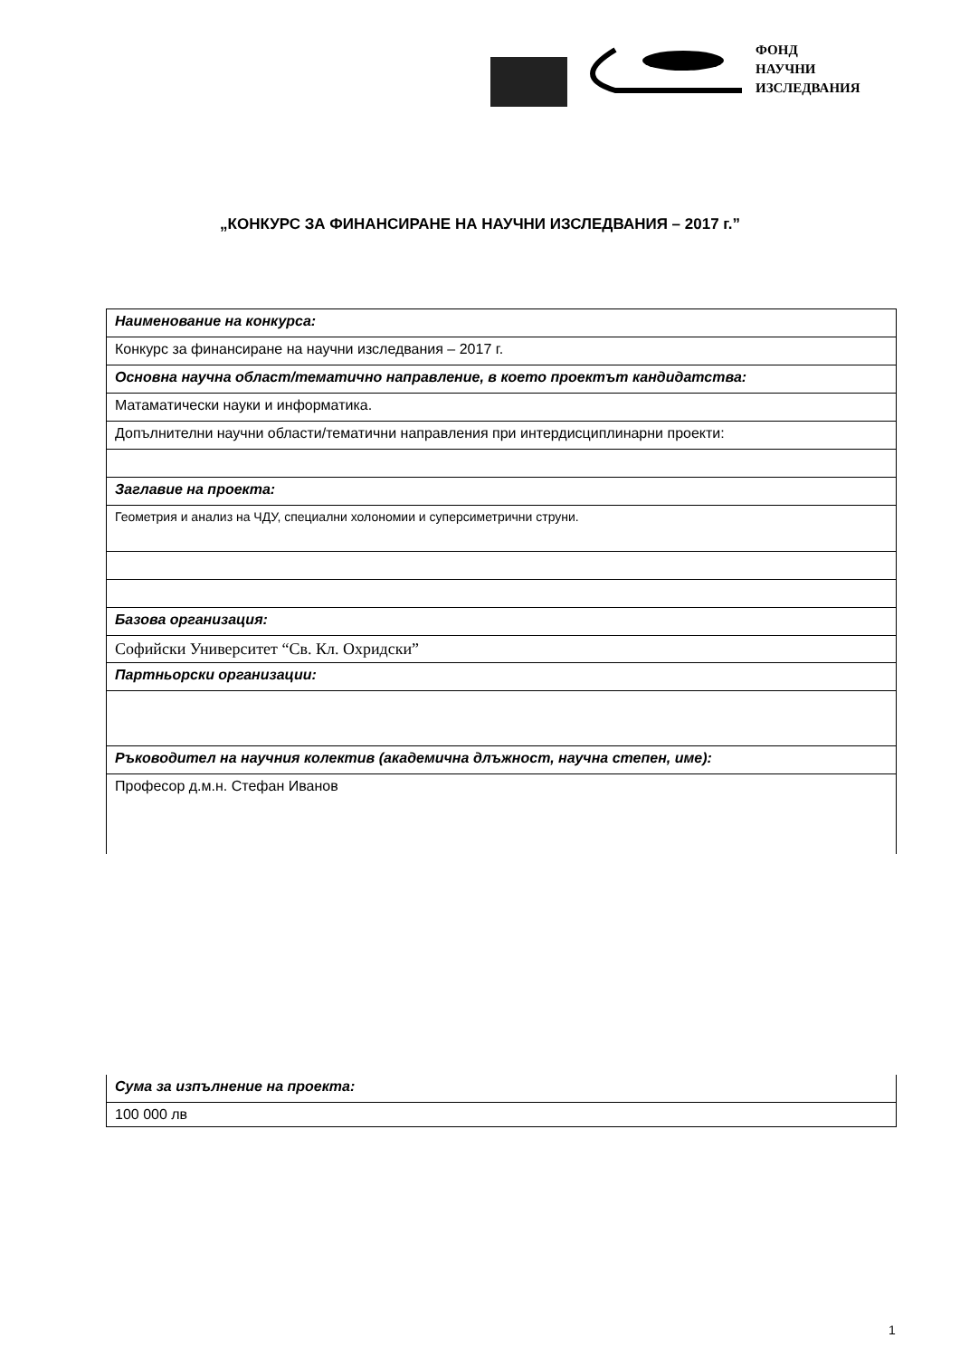ФОНД
НАУЧНИ
ИЗСЛЕДВАНИЯ
„КОНКУРС ЗА ФИНАНСИРАНЕ НА НАУЧНИ ИЗСЛЕДВАНИЯ – 2017 г.”
| Наименование на конкурса: |
| Конкурс за финансиране на научни изследвания – 2017 г. |
| Основна научна област/тематично направление, в което проектът кандидатства: |
| Матаматически науки и информатика. |
| Допълнителни научни области/тематични направления при интердисциплинарни проекти: |
| Заглавие на проекта: |
| Геометрия и анализ на ЧДУ, специални холономии и суперсиметрични струни. |
| Базова организация: |
| Софийски Университет “Св. Кл. Охридски” |
| Партньорски организации: |
| Ръководител на научния колектив (академична длъжност, научна степен, име): |
| Професор д.м.н. Стефан Иванов |
| Сума за изпълнение на проекта: |
| 100 000 лв |
1